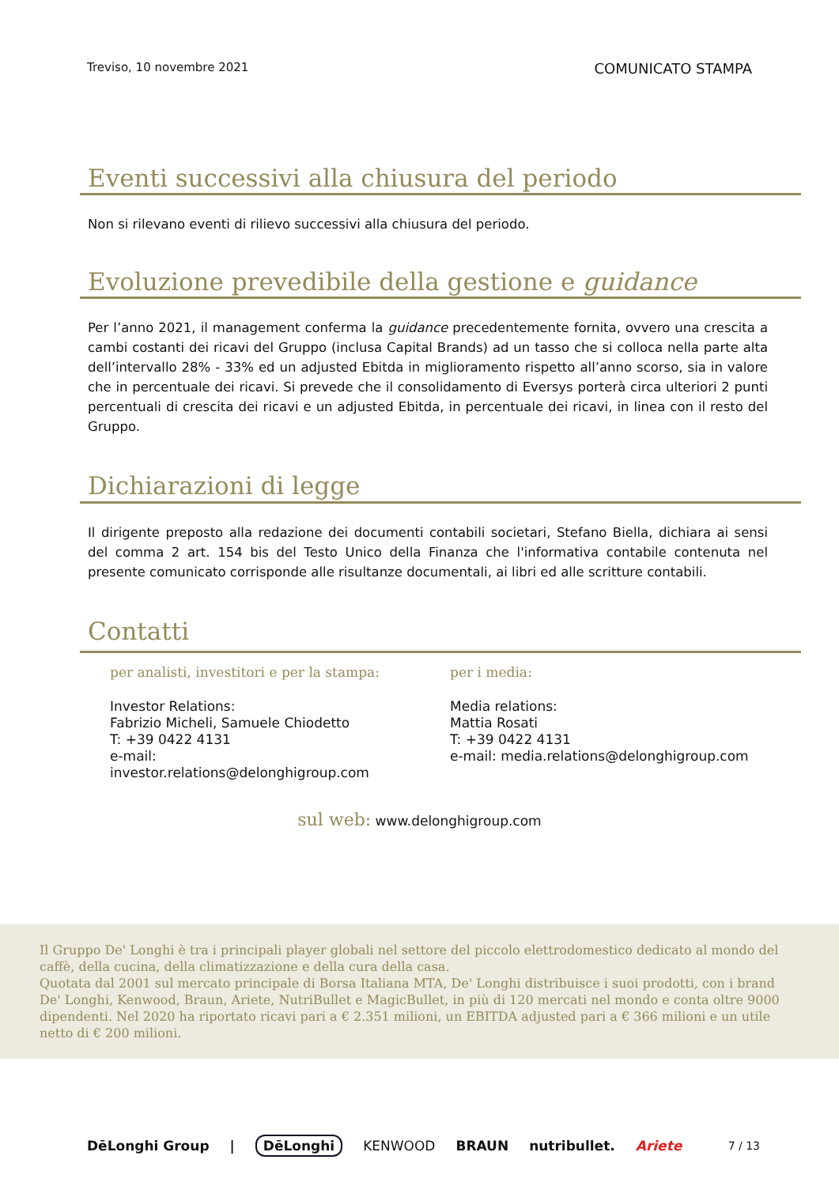Treviso, 10 novembre 2021 COMUNICATO STAMPA
Eventi successivi alla chiusura del periodo
Non si rilevano eventi di rilievo successivi alla chiusura del periodo.
Evoluzione prevedibile della gestione e guidance
Per l’anno 2021, il management conferma la guidance precedentemente fornita, ovvero una crescita a cambi costanti dei ricavi del Gruppo (inclusa Capital Brands) ad un tasso che si colloca nella parte alta dell’intervallo 28% - 33% ed un adjusted Ebitda in miglioramento rispetto all’anno scorso, sia in valore che in percentuale dei ricavi. Si prevede che il consolidamento di Eversys porterà circa ulteriori 2 punti percentuali di crescita dei ricavi e un adjusted Ebitda, in percentuale dei ricavi, in linea con il resto del Gruppo.
Dichiarazioni di legge
Il dirigente preposto alla redazione dei documenti contabili societari, Stefano Biella, dichiara ai sensi del comma 2 art. 154 bis del Testo Unico della Finanza che l'informativa contabile contenuta nel presente comunicato corrisponde alle risultanze documentali, ai libri ed alle scritture contabili.
Contatti
per analisti, investitori e per la stampa:
Investor Relations:
Fabrizio Micheli, Samuele Chiodetto
T: +39 0422 4131
e-mail:
investor.relations@delonghigroup.com
per i media:
Media relations:
Mattia Rosati
T: +39 0422 4131
e-mail: media.relations@delonghigroup.com
sul web: www.delonghigroup.com
Il Gruppo De' Longhi è tra i principali player globali nel settore del piccolo elettrodomestico dedicato al mondo del caffè, della cucina, della climatizzazione e della cura della casa.
Quotata dal 2001 sul mercato principale di Borsa Italiana MTA, De' Longhi distribuisce i suoi prodotti, con i brand De' Longhi, Kenwood, Braun, Ariete, NutriBullet e MagicBullet, in più di 120 mercati nel mondo e conta oltre 9000 dipendenti. Nel 2020 ha riportato ricavi pari a € 2.351 milioni, un EBITDA adjusted pari a € 366 milioni e un utile netto di € 200 milioni.
DēLonghi Group | DēLonghi KENWOOD BRAUN nutribullet. Ariete 7 / 13